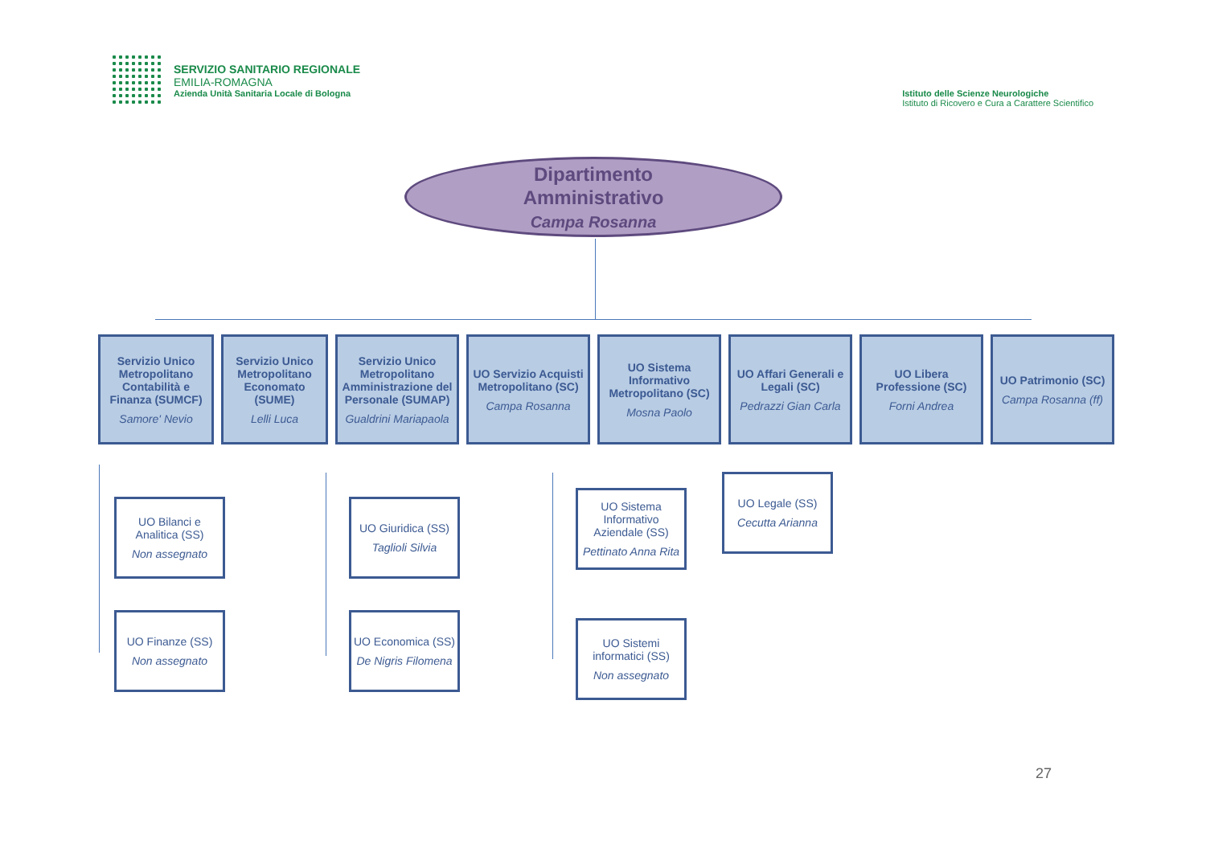SERVIZIO SANITARIO REGIONALE
EMILIA-ROMAGNA
Azienda Unità Sanitaria Locale di Bologna
Istituto delle Scienze Neurologiche
Istituto di Ricovero e Cura a Carattere Scientifico
Dipartimento
Amministrativo
Campa Rosanna
Servizio Unico Metropolitano Contabilità e Finanza (SUMCF)
Samore' Nevio
Servizio Unico Metropolitano Economato (SUME)
Lelli Luca
Servizio Unico Metropolitano Amministrazione del Personale (SUMAP)
Gualdrini Mariapaola
UO Servizio Acquisti Metropolitano (SC)
Campa Rosanna
UO Sistema Informativo Metropolitano (SC)
Mosna Paolo
UO Affari Generali e Legali (SC)
Pedrazzi Gian Carla
UO Libera Professione (SC)
Forni Andrea
UO Patrimonio (SC)
Campa Rosanna (ff)
UO Bilanci e Analitica (SS)
Non assegnato
UO Finanze (SS)
Non assegnato
UO Giuridica (SS)
Taglioli Silvia
UO Economica (SS)
De Nigris Filomena
UO Sistema Informativo Aziendale (SS)
Pettinato Anna Rita
UO Sistemi informatici (SS)
Non assegnato
UO Legale (SS)
Cecutta Arianna
27